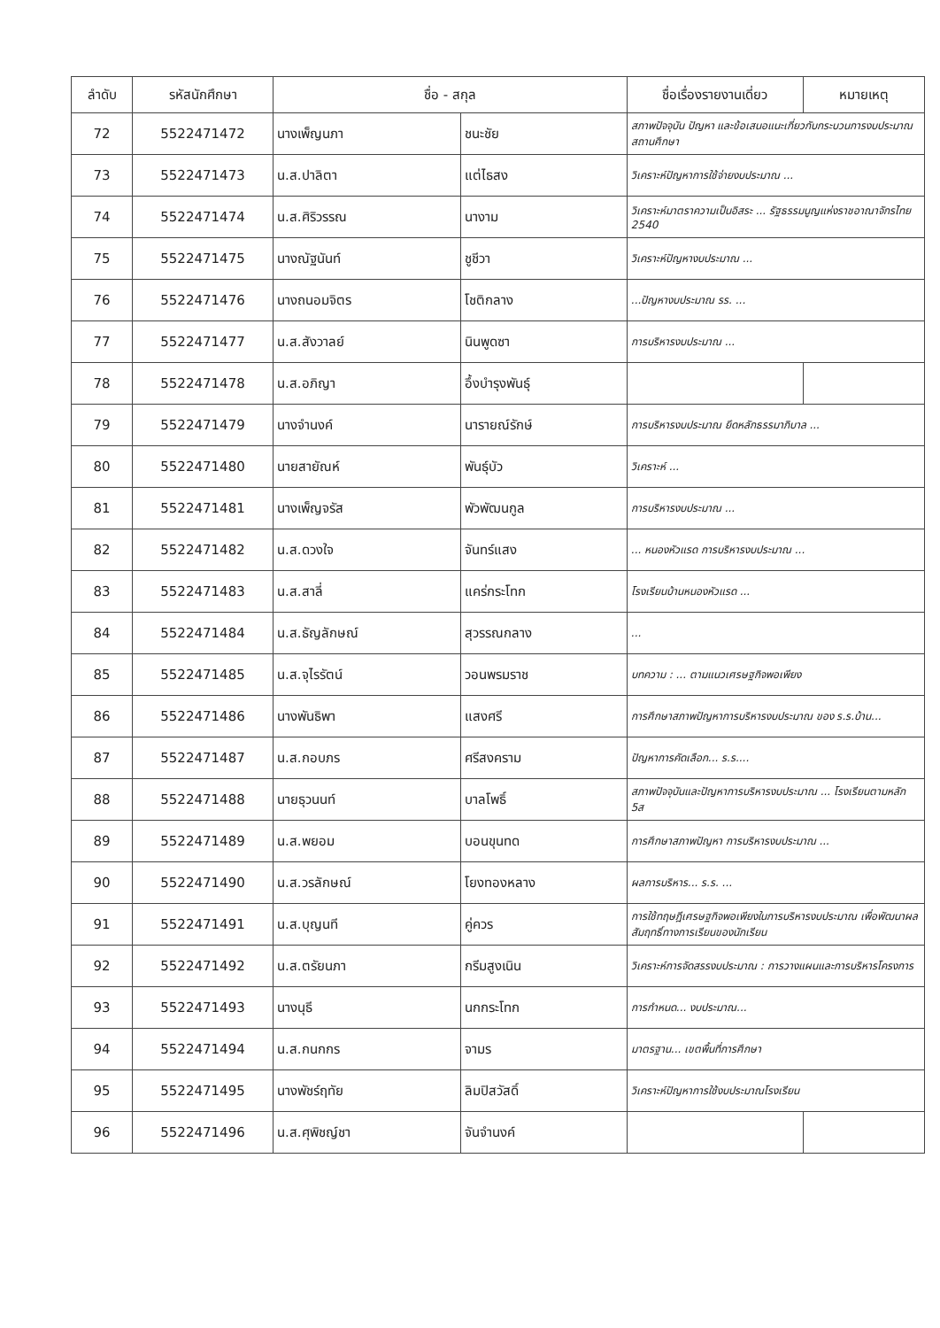| ลำดับ | รหัสนักศึกษา | ชื่อ - สกุล | | ชื่อเรื่องรายงานเดี่ยว | หมายเหตุ |
| --- | --- | --- | --- | --- | --- |
| 72 | 5522471472 | นางเพ็ญนภา | ชนะชัย | สภาพปัจจุบัน ปัญหา และข้อเสนอแนะเกี่ยวกับกระบวนการงบประมาณสถานศึกษา | |
| 73 | 5522471473 | น.ส.ปาลิตา | แต่ไธสง | วิเคราะห์ปัญหาการใช้จ่ายงบประมาณ ... | |
| 74 | 5522471474 | น.ส.ศิริวรรณ | นางาม | วิเคราะห์มาตราความเป็นอิสระ ... รัฐธรรมนูญแห่งราชอาณาจักรไทย 2540 | |
| 75 | 5522471475 | นางณัฐนันท์ | ชูชีวา | วิเคราะห์ปัญหางบประมาณ ... | |
| 76 | 5522471476 | นางถนอมจิตร | โชติกลาง | ...ปัญหางบประมาณ รร. ... | |
| 77 | 5522471477 | น.ส.สังวาลย์ | นินพูดซา | การบริหารงบประมาณ ... | |
| 78 | 5522471478 | น.ส.อภิญา | อึ้งบำรุงพันธุ์ | | |
| 79 | 5522471479 | นางจำนงค์ | นารายณ์รักษ์ | การบริหารงบประมาณ ยึดหลักธรรมาภิบาล ... | |
| 80 | 5522471480 | นายสายัณห์ | พันธุ์บัว | วิเคราะห์ ... | |
| 81 | 5522471481 | นางเพ็ญจรัส | พัวพัฒนกูล | การบริหารงบประมาณ ... | |
| 82 | 5522471482 | น.ส.ดวงใจ | จันทร์แสง | ... หนองหัวแรด การบริหารงบประมาณ ... | |
| 83 | 5522471483 | น.ส.สาลี่ | แคร่กระโทก | โรงเรียนบ้านหนองหัวแรด ... | |
| 84 | 5522471484 | น.ส.ธัญลักษณ์ | สุวรรณกลาง | ... | |
| 85 | 5522471485 | น.ส.จุไรรัตน์ | วอนพรมราช | บทความ : ... ตามแนวเศรษฐกิจพอเพียง | |
| 86 | 5522471486 | นางพันธิพา | แสงศรี | การศึกษาสภาพปัญหาการบริหารงบประมาณ ของ ร.ร.บ้าน... | |
| 87 | 5522471487 | น.ส.กอบภร | ศรีสงคราม | ปัญหาการคัดเลือก... ร.ร.... | |
| 88 | 5522471488 | นายธุวนนท์ | บาลโพธิ์ | สภาพปัจจุบันและปัญหาการบริหารงบประมาณ ... โรงเรียนตามหลัก 5ส | |
| 89 | 5522471489 | น.ส.พยอม | บอนขุนทด | การศึกษาสภาพปัญหา การบริหารงบประมาณ ... | |
| 90 | 5522471490 | น.ส.วรลักษณ์ | โยงทองหลาง | ผลการบริหาร... ร.ร. ... | |
| 91 | 5522471491 | น.ส.บุญนที | คู่ควร | การใช้ทฤษฎีเศรษฐกิจพอเพียงในการบริหารงบประมาณ เพื่อพัฒนาผลสัมฤทธิ์ทางการเรียนของนักเรียน | |
| 92 | 5522471492 | น.ส.ตรัยนภา | กรีมสูงเนิน | วิเคราะห์การจัดสรรงบประมาณ : การวางแผนและการบริหารโครงการ | |
| 93 | 5522471493 | นางนุธี | นกกระโทก | การกำหนด... งบประมาณ... | |
| 94 | 5522471494 | น.ส.กนกกร | จามร | มาตรฐาน... เขตพื้นที่การศึกษา | |
| 95 | 5522471495 | นางพัชร์ฤทัย | ลิมปิสวัสดิ์ | วิเคราะห์ปัญหาการใช้งบประมาณโรงเรียน | |
| 96 | 5522471496 | น.ส.ศุพิชญ์ชา | จันจำนงค์ | | |